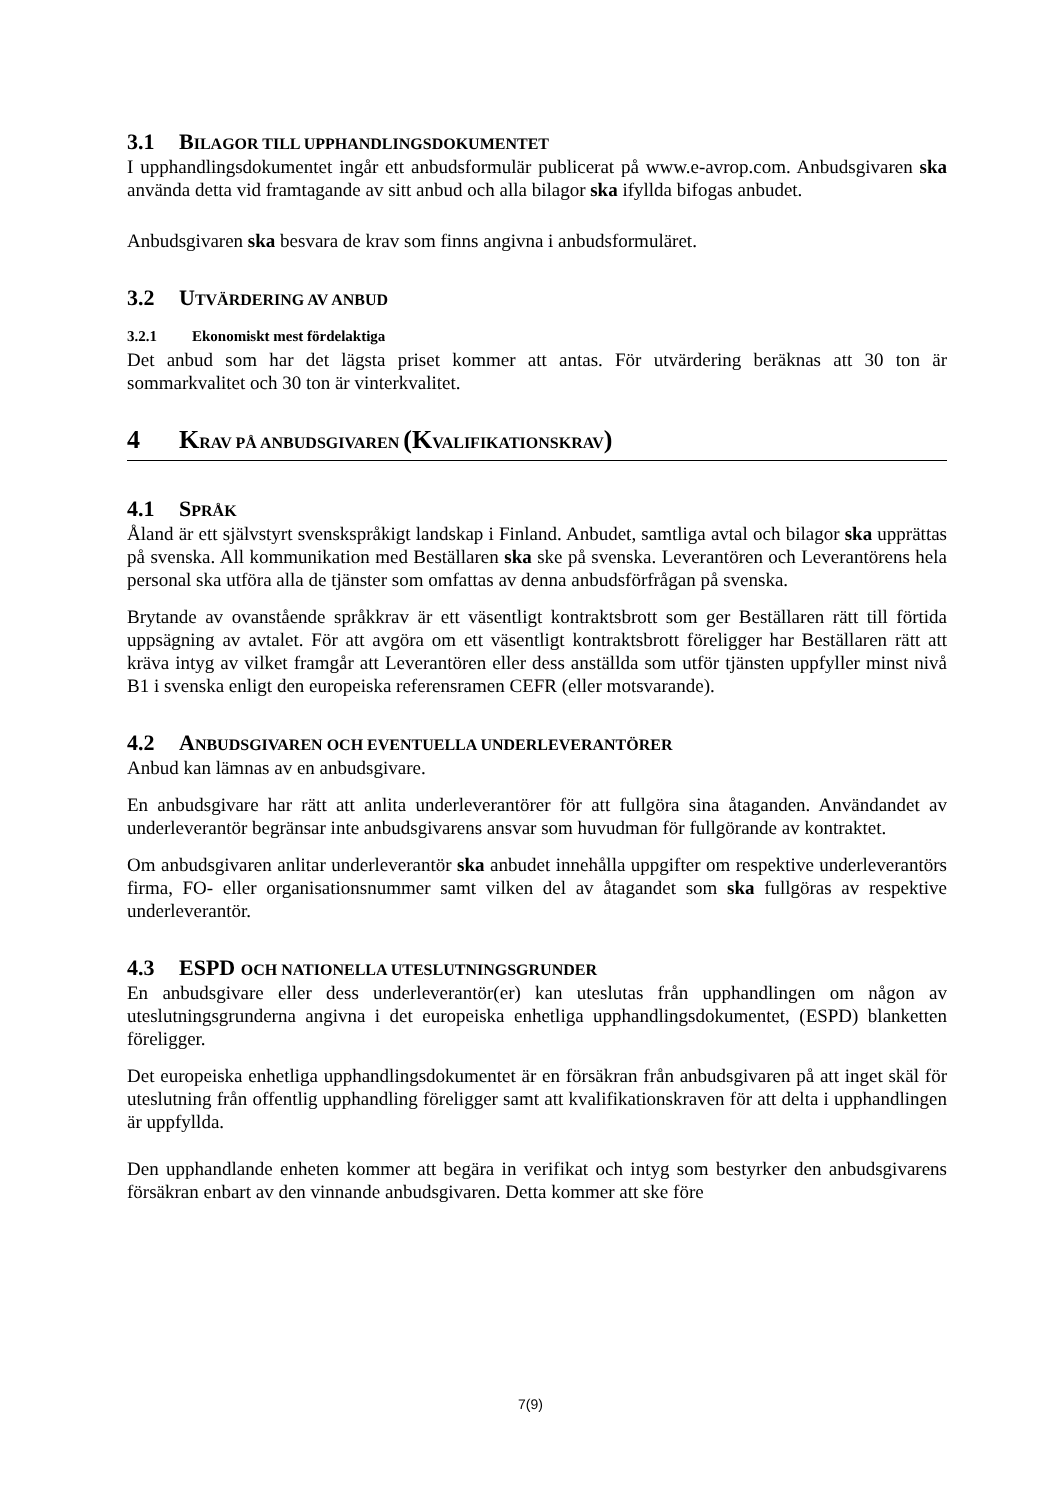3.1 BILAGOR TILL UPPHANDLINGSDOKUMENTET
I upphandlingsdokumentet ingår ett anbudsformulär publicerat på www.e-avrop.com. Anbudsgivaren ska använda detta vid framtagande av sitt anbud och alla bilagor ska ifyllda bifogas anbudet.
Anbudsgivaren ska besvara de krav som finns angivna i anbudsformuläret.
3.2 UTVÄRDERING AV ANBUD
3.2.1 Ekonomiskt mest fördelaktiga
Det anbud som har det lägsta priset kommer att antas. För utvärdering beräknas att 30 ton är sommarkvalitet och 30 ton är vinterkvalitet.
4 KRAV PÅ ANBUDSGIVAREN (KVALIFIKATIONSKRAV)
4.1 SPRÅK
Åland är ett självstyrt svenskspråkigt landskap i Finland. Anbudet, samtliga avtal och bilagor ska upprättas på svenska. All kommunikation med Beställaren ska ske på svenska. Leverantören och Leverantörens hela personal ska utföra alla de tjänster som omfattas av denna anbudsförfrågan på svenska.
Brytande av ovanstående språkkrav är ett väsentligt kontraktsbrott som ger Beställaren rätt till förtida uppsägning av avtalet. För att avgöra om ett väsentligt kontraktsbrott föreligger har Beställaren rätt att kräva intyg av vilket framgår att Leverantören eller dess anställda som utför tjänsten uppfyller minst nivå B1 i svenska enligt den europeiska referensramen CEFR (eller motsvarande).
4.2 ANBUDSGIVAREN OCH EVENTUELLA UNDERLEVERANTÖRER
Anbud kan lämnas av en anbudsgivare.
En anbudsgivare har rätt att anlita underleverantörer för att fullgöra sina åtaganden. Användandet av underleverantör begränsar inte anbudsgivarens ansvar som huvudman för fullgörande av kontraktet.
Om anbudsgivaren anlitar underleverantör ska anbudet innehålla uppgifter om respektive underleverantörs firma, FO- eller organisationsnummer samt vilken del av åtagandet som ska fullgöras av respektive underleverantör.
4.3 ESPD OCH NATIONELLA UTESLUTNINGSGRUNDER
En anbudsgivare eller dess underleverantör(er) kan uteslutas från upphandlingen om någon av uteslutningsgrunderna angivna i det europeiska enhetliga upphandlingsdokumentet, (ESPD) blanketten föreligger.
Det europeiska enhetliga upphandlingsdokumentet är en försäkran från anbudsgivaren på att inget skäl för uteslutning från offentlig upphandling föreligger samt att kvalifikationskraven för att delta i upphandlingen är uppfyllda.
Den upphandlande enheten kommer att begära in verifikat och intyg som bestyrker den anbudsgivarens försäkran enbart av den vinnande anbudsgivaren. Detta kommer att ske före
7(9)